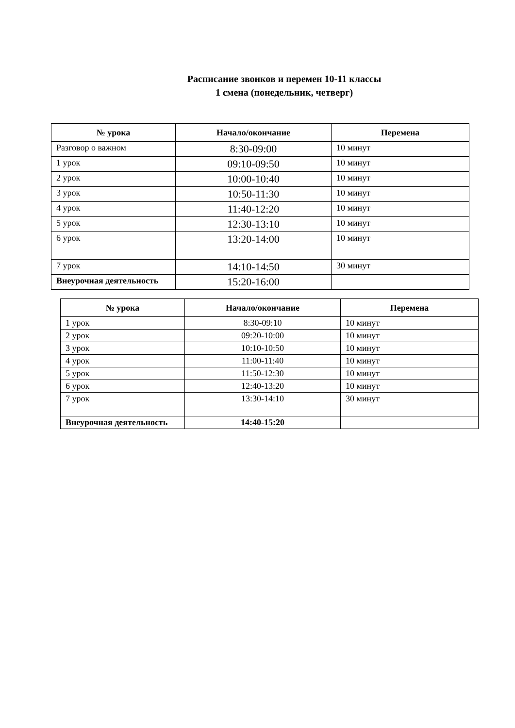Расписание звонков и перемен 10-11 классы
1 смена (понедельник, четверг)
| № урока | Начало/окончание | Перемена |
| --- | --- | --- |
| Разговор о важном | 8:30-09:00 | 10 минут |
| 1 урок | 09:10-09:50 | 10 минут |
| 2 урок | 10:00-10:40 | 10 минут |
| 3 урок | 10:50-11:30 | 10 минут |
| 4 урок | 11:40-12:20 | 10 минут |
| 5 урок | 12:30-13:10 | 10 минут |
| 6 урок | 13:20-14:00 | 10 минут |
| 7 урок | 14:10-14:50 | 30 минут |
| Внеурочная деятельность | 15:20-16:00 | |
| № урока | Начало/окончание | Перемена |
| --- | --- | --- |
| 1 урок | 8:30-09:10 | 10 минут |
| 2 урок | 09:20-10:00 | 10 минут |
| 3 урок | 10:10-10:50 | 10 минут |
| 4 урок | 11:00-11:40 | 10 минут |
| 5 урок | 11:50-12:30 | 10 минут |
| 6 урок | 12:40-13:20 | 10 минут |
| 7 урок | 13:30-14:10 | 30 минут |
| Внеурочная деятельность | 14:40-15:20 | |